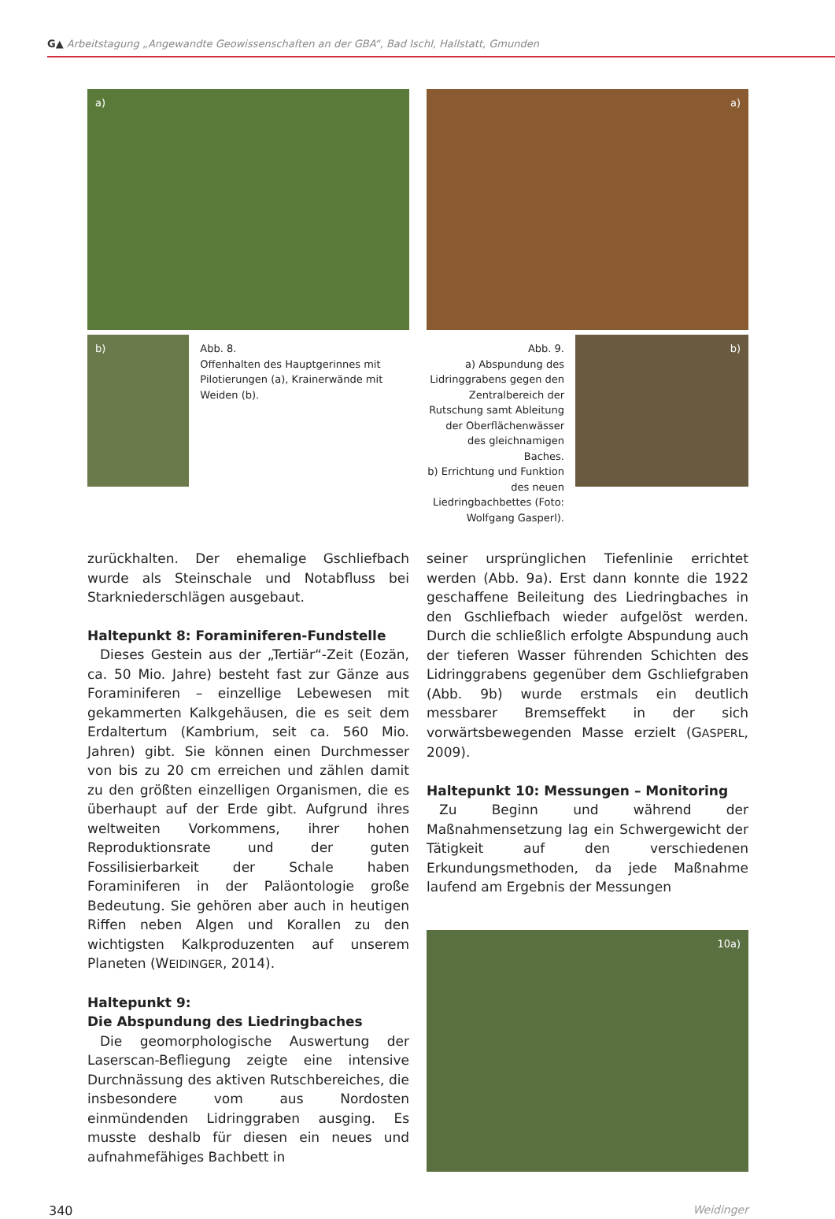G▲ Arbeitstagung „Angewandte Geowissenschaften an der GBA“, Bad Ischl, Hallstatt, Gmunden
a)
b)
Abb. 8.
Offenhalten des Hauptgerinnes mit Pilotierungen (a), Krainerwände mit Weiden (b).
a)
Abb. 9.
a) Abspundung des Lidringgrabens gegen den Zentralbereich der Rutschung samt Ableitung der Oberflächenwässer des gleichnamigen Baches.
b) Errichtung und Funktion des neuen Liedringbachbettes (Foto: Wolfgang Gasperl).
b)
zurückhalten. Der ehemalige Gschliefbach wurde als Steinschale und Notabfluss bei Starkniederschlägen ausgebaut.
Haltepunkt 8: Foraminiferen-Fundstelle
Dieses Gestein aus der „Tertiär“-Zeit (Eozän, ca. 50 Mio. Jahre) besteht fast zur Gänze aus Foraminiferen – einzellige Lebewesen mit gekammerten Kalkgehäusen, die es seit dem Erdaltertum (Kambrium, seit ca. 560 Mio. Jahren) gibt. Sie können einen Durchmesser von bis zu 20 cm erreichen und zählen damit zu den größten einzelligen Organismen, die es überhaupt auf der Erde gibt. Aufgrund ihres weltweiten Vorkommens, ihrer hohen Reproduktionsrate und der guten Fossilisierbarkeit der Schale haben Foraminiferen in der Paläontologie große Bedeutung. Sie gehören aber auch in heutigen Riffen neben Algen und Korallen zu den wichtigsten Kalkproduzenten auf unserem Planeten (WEIDINGER, 2014).
Haltepunkt 9:
Die Abspundung des Liedringbaches
Die geomorphologische Auswertung der Laserscan-Befliegung zeigte eine intensive Durchnässung des aktiven Rutschbereiches, die insbesondere vom aus Nordosten einmündenden Lidringgraben ausging. Es musste deshalb für diesen ein neues und aufnahmefähiges Bachbett in
seiner ursprünglichen Tiefenlinie errichtet werden (Abb. 9a). Erst dann konnte die 1922 geschaffene Beileitung des Liedringbaches in den Gschliefbach wieder aufgelöst werden. Durch die schließlich erfolgte Abspundung auch der tieferen Wasser führenden Schichten des Lidringgrabens gegenüber dem Gschliefgraben (Abb. 9b) wurde erstmals ein deutlich messbarer Bremseffekt in der sich vorwärtsbewegenden Masse erzielt (GASPERL, 2009).
Haltepunkt 10: Messungen – Monitoring
Zu Beginn und während der Maßnahmensetzung lag ein Schwergewicht der Tätigkeit auf den verschiedenen Erkundungsmethoden, da jede Maßnahme laufend am Ergebnis der Messungen
10a)
340 Weidinger